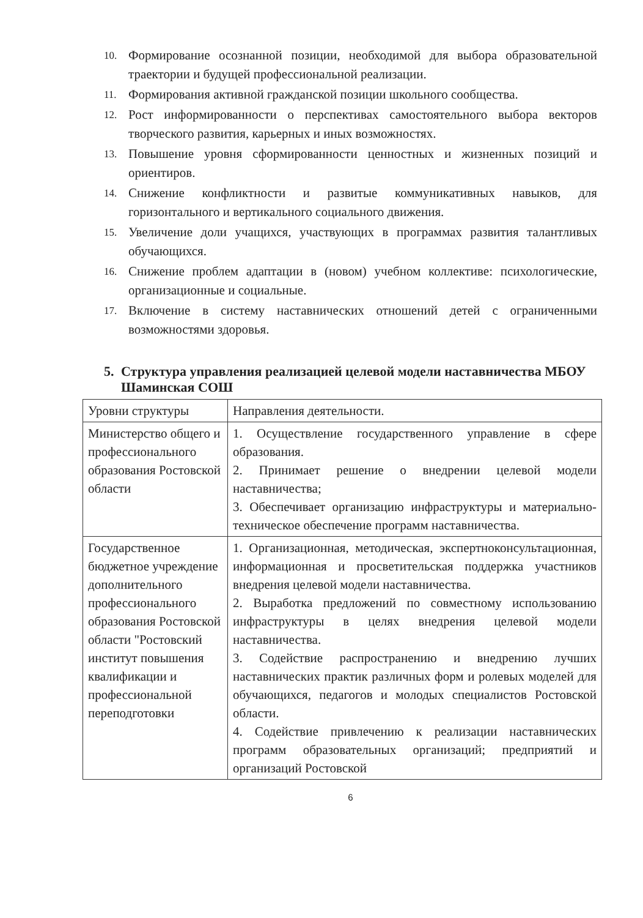10. Формирование осознанной позиции, необходимой для выбора образовательной траектории и будущей профессиональной реализации.
11. Формирования активной гражданской позиции школьного сообщества.
12. Рост информированности о перспективах самостоятельного выбора векторов творческого развития, карьерных и иных возможностях.
13. Повышение уровня сформированности ценностных и жизненных позиций и ориентиров.
14. Снижение конфликтности и развитые коммуникативных навыков, для горизонтального и вертикального социального движения.
15. Увеличение доли учащихся, участвующих в программах развития талантливых обучающихся.
16. Снижение проблем адаптации в (новом) учебном коллективе: психологические, организационные и социальные.
17. Включение в систему наставнических отношений детей с ограниченными возможностями здоровья.
5. Структура управления реализацией целевой модели наставничества МБОУ Шаминская СОШ
| Уровни структуры | Направления деятельности. |
| Министерство общего и профессионального образования Ростовской области | 1. Осуществление государственного управление в сфере образования. 2. Принимает решение о внедрении целевой модели наставничества; 3. Обеспечивает организацию инфраструктуры и материально-техническое обеспечение программ наставничества. |
| Государственное бюджетное учреждение дополнительного профессионального образования Ростовской области "Ростовский институт повышения квалификации и профессиональной переподготовки | 1. Организационная, методическая, экспертноконсультационная, информационная и просветительская поддержка участников внедрения целевой модели наставничества. 2. Выработка предложений по совместному использованию инфраструктуры в целях внедрения целевой модели наставничества. 3. Содействие распространению и внедрению лучших наставнических практик различных форм и ролевых моделей для обучающихся, педагогов и молодых специалистов Ростовской области. 4. Содействие привлечению к реализации наставнических программ образовательных организаций; предприятий и организаций Ростовской |
6